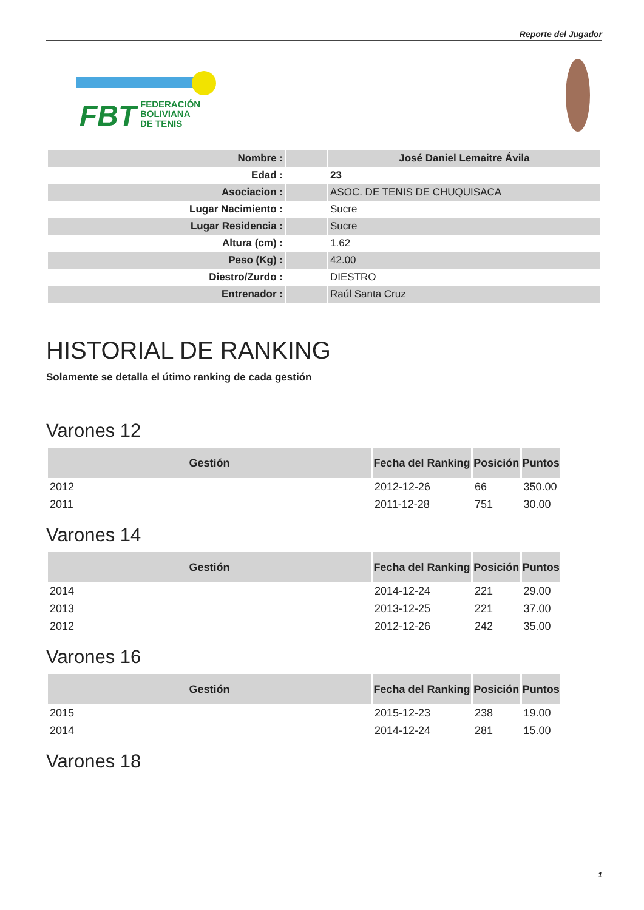Reporte del Jugador
FBT
FEDERACIÓN
BOLIVIANA
DE TENIS
| Nombre : | | José Daniel Lemaitre Ávila |
| Edad : | | 23 |
| Asociacion : | | ASOC. DE TENIS DE CHUQUISACA |
| Lugar Nacimiento : | | Sucre |
| Lugar Residencia : | | Sucre |
| Altura (cm) : | | 1.62 |
| Peso (Kg) : | | 42.00 |
| Diestro/Zurdo : | | DIESTRO |
| Entrenador : | | Raúl Santa Cruz |
HISTORIAL DE RANKING
Solamente se detalla el útimo ranking de cada gestión
Varones 12
| Gestión | Fecha del Ranking | Posición | Puntos |
| --- | --- | --- | --- |
| 2012 | 2012-12-26 | 66 | 350.00 |
| 2011 | 2011-12-28 | 751 | 30.00 |
Varones 14
| Gestión | Fecha del Ranking | Posición | Puntos |
| --- | --- | --- | --- |
| 2014 | 2014-12-24 | 221 | 29.00 |
| 2013 | 2013-12-25 | 221 | 37.00 |
| 2012 | 2012-12-26 | 242 | 35.00 |
Varones 16
| Gestión | Fecha del Ranking | Posición | Puntos |
| --- | --- | --- | --- |
| 2015 | 2015-12-23 | 238 | 19.00 |
| 2014 | 2014-12-24 | 281 | 15.00 |
Varones 18
1